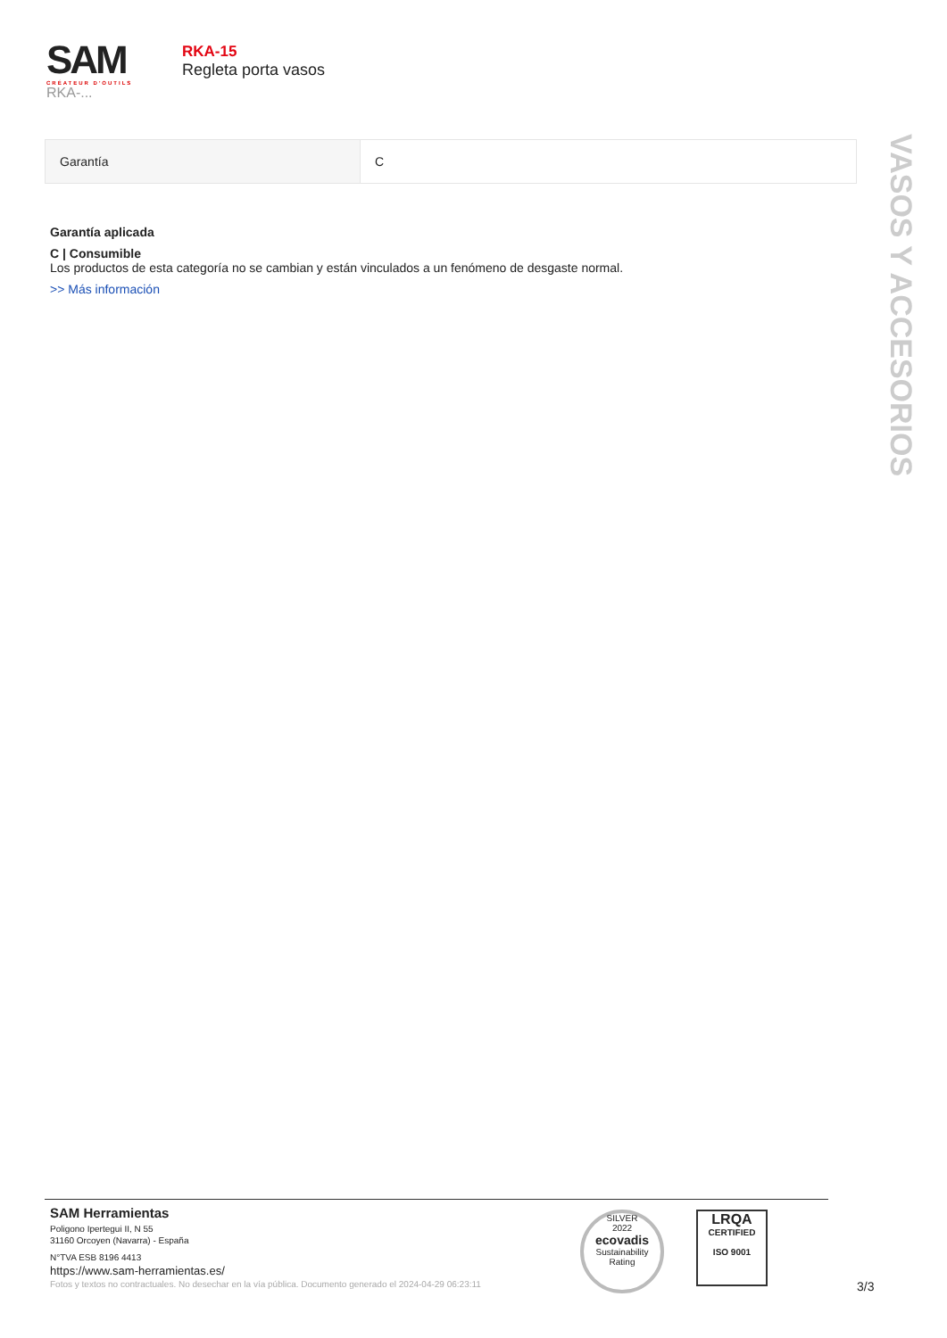SAM
CRÉATEUR D'OUTILS
RKA-...
RKA-15
Regleta porta vasos
VASOS Y ACCESORIOS
| Garantía | C |
Garantía aplicada
C | Consumible
Los productos de esta categoría no se cambian y están vinculados a un fenómeno de desgaste normal.
>> Más información
SAM Herramientas
Poligono Ipertegui II, N 55
31160 Orcoyen (Navarra) - España
N°TVA ESB 8196 4413
https://www.sam-herramientas.es/
Fotos y textos no contractuales. No desechar en la vía pública. Documento generado el 2024-04-29 06:23:11
SILVER
2022
ecovadis
Sustainability Rating
LRQA
CERTIFIED
ISO 9001
3/3